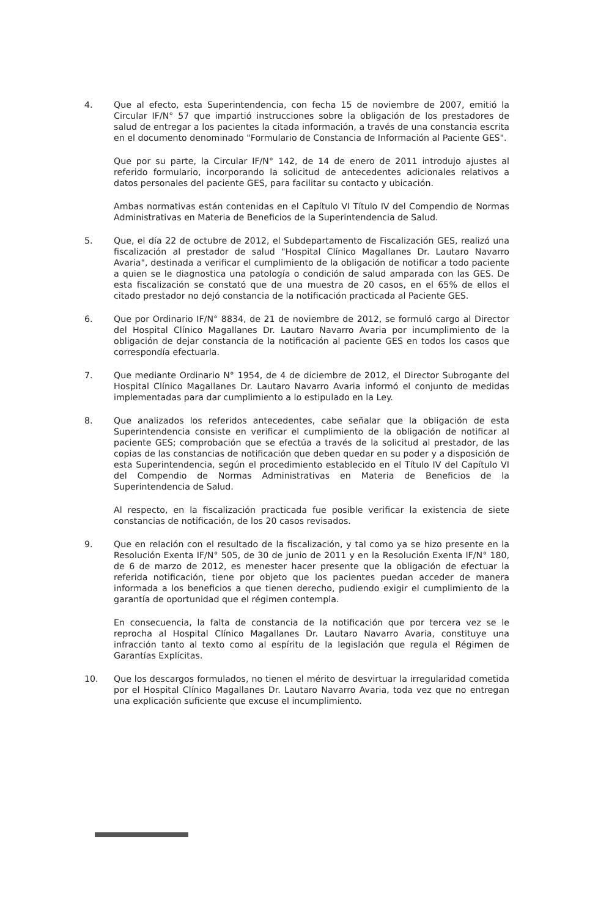4. Que al efecto, esta Superintendencia, con fecha 15 de noviembre de 2007, emitió la Circular IF/N° 57 que impartió instrucciones sobre la obligación de los prestadores de salud de entregar a los pacientes la citada información, a través de una constancia escrita en el documento denominado "Formulario de Constancia de Información al Paciente GES".
Que por su parte, la Circular IF/N° 142, de 14 de enero de 2011 introdujo ajustes al referido formulario, incorporando la solicitud de antecedentes adicionales relativos a datos personales del paciente GES, para facilitar su contacto y ubicación.
Ambas normativas están contenidas en el Capítulo VI Título IV del Compendio de Normas Administrativas en Materia de Beneficios de la Superintendencia de Salud.
5. Que, el día 22 de octubre de 2012, el Subdepartamento de Fiscalización GES, realizó una fiscalización al prestador de salud "Hospital Clínico Magallanes Dr. Lautaro Navarro Avaria", destinada a verificar el cumplimiento de la obligación de notificar a todo paciente a quien se le diagnostica una patología o condición de salud amparada con las GES. De esta fiscalización se constató que de una muestra de 20 casos, en el 65% de ellos el citado prestador no dejó constancia de la notificación practicada al Paciente GES.
6. Que por Ordinario IF/N° 8834, de 21 de noviembre de 2012, se formuló cargo al Director del Hospital Clínico Magallanes Dr. Lautaro Navarro Avaria por incumplimiento de la obligación de dejar constancia de la notificación al paciente GES en todos los casos que correspondía efectuarla.
7. Que mediante Ordinario N° 1954, de 4 de diciembre de 2012, el Director Subrogante del Hospital Clínico Magallanes Dr. Lautaro Navarro Avaria informó el conjunto de medidas implementadas para dar cumplimiento a lo estipulado en la Ley.
8. Que analizados los referidos antecedentes, cabe señalar que la obligación de esta Superintendencia consiste en verificar el cumplimiento de la obligación de notificar al paciente GES; comprobación que se efectúa a través de la solicitud al prestador, de las copias de las constancias de notificación que deben quedar en su poder y a disposición de esta Superintendencia, según el procedimiento establecido en el Título IV del Capítulo VI del Compendio de Normas Administrativas en Materia de Beneficios de la Superintendencia de Salud.
Al respecto, en la fiscalización practicada fue posible verificar la existencia de siete constancias de notificación, de los 20 casos revisados.
9. Que en relación con el resultado de la fiscalización, y tal como ya se hizo presente en la Resolución Exenta IF/N° 505, de 30 de junio de 2011 y en la Resolución Exenta IF/N° 180, de 6 de marzo de 2012, es menester hacer presente que la obligación de efectuar la referida notificación, tiene por objeto que los pacientes puedan acceder de manera informada a los beneficios a que tienen derecho, pudiendo exigir el cumplimiento de la garantía de oportunidad que el régimen contempla.
En consecuencia, la falta de constancia de la notificación que por tercera vez se le reprocha al Hospital Clínico Magallanes Dr. Lautaro Navarro Avaria, constituye una infracción tanto al texto como al espíritu de la legislación que regula el Régimen de Garantías Explícitas.
10. Que los descargos formulados, no tienen el mérito de desvirtuar la irregularidad cometida por el Hospital Clínico Magallanes Dr. Lautaro Navarro Avaria, toda vez que no entregan una explicación suficiente que excuse el incumplimiento.